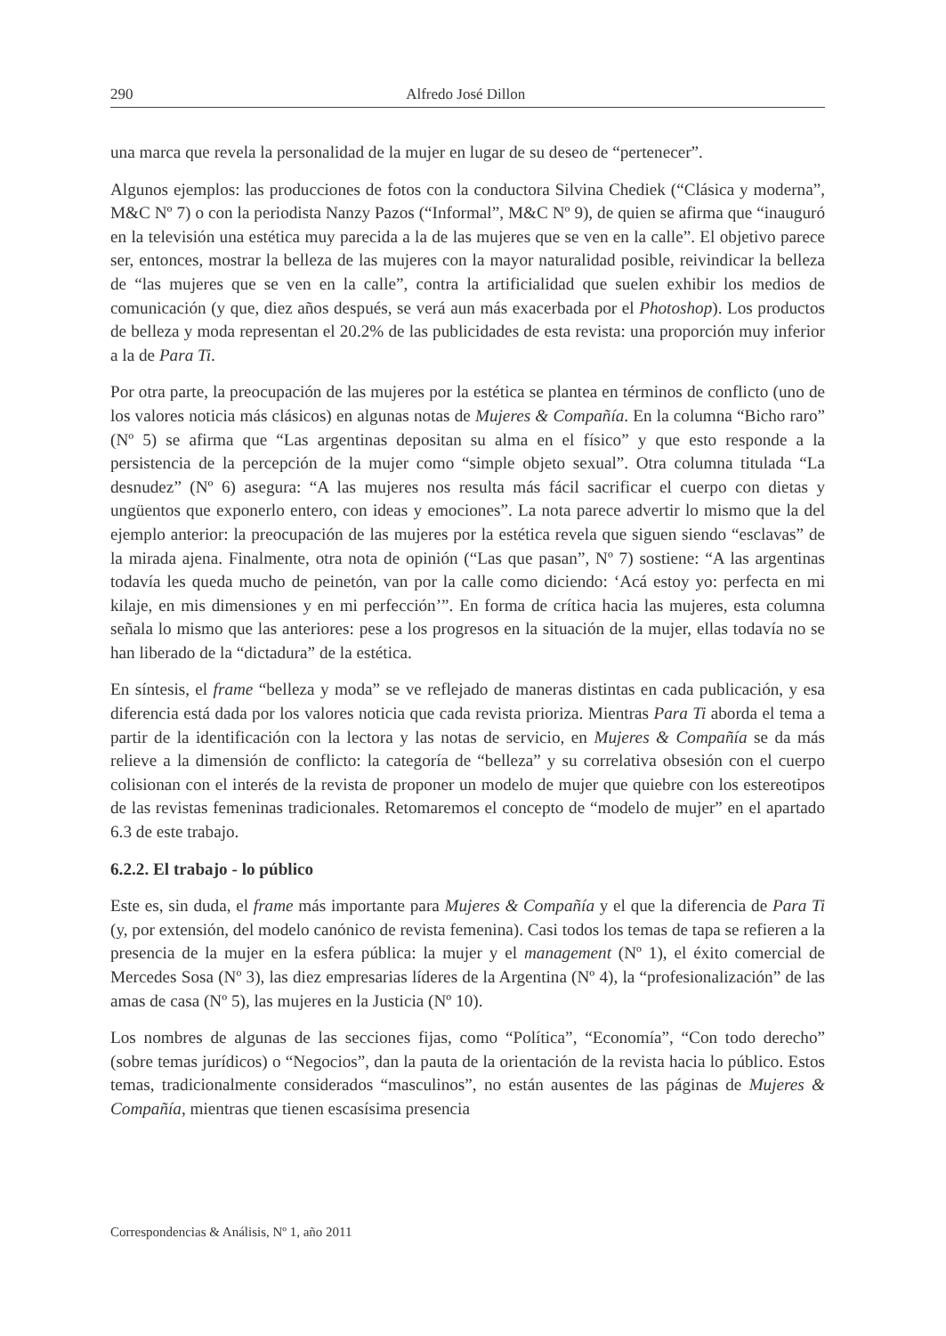290 Alfredo José Dillon
una marca que revela la personalidad de la mujer en lugar de su deseo de “pertenecer”.
Algunos ejemplos: las producciones de fotos con la conductora Silvina Chediek (“Clásica y moderna”, M&C Nº 7) o con la periodista Nanzy Pazos (“Informal”, M&C Nº 9), de quien se afirma que “inauguró en la televisión una estética muy parecida a la de las mujeres que se ven en la calle”. El objetivo parece ser, entonces, mostrar la belleza de las mujeres con la mayor naturalidad posible, reivindicar la belleza de “las mujeres que se ven en la calle”, contra la artificialidad que suelen exhibir los medios de comunicación (y que, diez años después, se verá aun más exacerbada por el Photoshop). Los productos de belleza y moda representan el 20.2% de las publicidades de esta revista: una proporción muy inferior a la de Para Ti.
Por otra parte, la preocupación de las mujeres por la estética se plantea en términos de conflicto (uno de los valores noticia más clásicos) en algunas notas de Mujeres & Compañía. En la columna “Bicho raro” (Nº 5) se afirma que “Las argentinas depositan su alma en el físico” y que esto responde a la persistencia de la percepción de la mujer como “simple objeto sexual”. Otra columna titulada “La desnudez” (Nº 6) asegura: “A las mujeres nos resulta más fácil sacrificar el cuerpo con dietas y ungüentos que exponerlo entero, con ideas y emociones”. La nota parece advertir lo mismo que la del ejemplo anterior: la preocupación de las mujeres por la estética revela que siguen siendo “esclavas” de la mirada ajena. Finalmente, otra nota de opinión (“Las que pasan”, Nº 7) sostiene: “A las argentinas todavía les queda mucho de peinetón, van por la calle como diciendo: ‘Acá estoy yo: perfecta en mi kilaje, en mis dimensiones y en mi perfección’”. En forma de crítica hacia las mujeres, esta columna señala lo mismo que las anteriores: pese a los progresos en la situación de la mujer, ellas todavía no se han liberado de la “dictadura” de la estética.
En síntesis, el frame “belleza y moda” se ve reflejado de maneras distintas en cada publicación, y esa diferencia está dada por los valores noticia que cada revista prioriza. Mientras Para Ti aborda el tema a partir de la identificación con la lectora y las notas de servicio, en Mujeres & Compañía se da más relieve a la dimensión de conflicto: la categoría de “belleza” y su correlativa obsesión con el cuerpo colisionan con el interés de la revista de proponer un modelo de mujer que quiebre con los estereotipos de las revistas femeninas tradicionales. Retomaremos el concepto de “modelo de mujer” en el apartado 6.3 de este trabajo.
6.2.2. El trabajo - lo público
Este es, sin duda, el frame más importante para Mujeres & Compañía y el que la diferencia de Para Ti (y, por extensión, del modelo canónico de revista femenina). Casi todos los temas de tapa se refieren a la presencia de la mujer en la esfera pública: la mujer y el management (Nº 1), el éxito comercial de Mercedes Sosa (Nº 3), las diez empresarias líderes de la Argentina (Nº 4), la “profesionalización” de las amas de casa (Nº 5), las mujeres en la Justicia (Nº 10).
Los nombres de algunas de las secciones fijas, como “Política”, “Economía”, “Con todo derecho” (sobre temas jurídicos) o “Negocios”, dan la pauta de la orientación de la revista hacia lo público. Estos temas, tradicionalmente considerados “masculinos”, no están ausentes de las páginas de Mujeres & Compañía, mientras que tienen escasísima presencia
Correspondencias & Análisis, Nº 1, año 2011